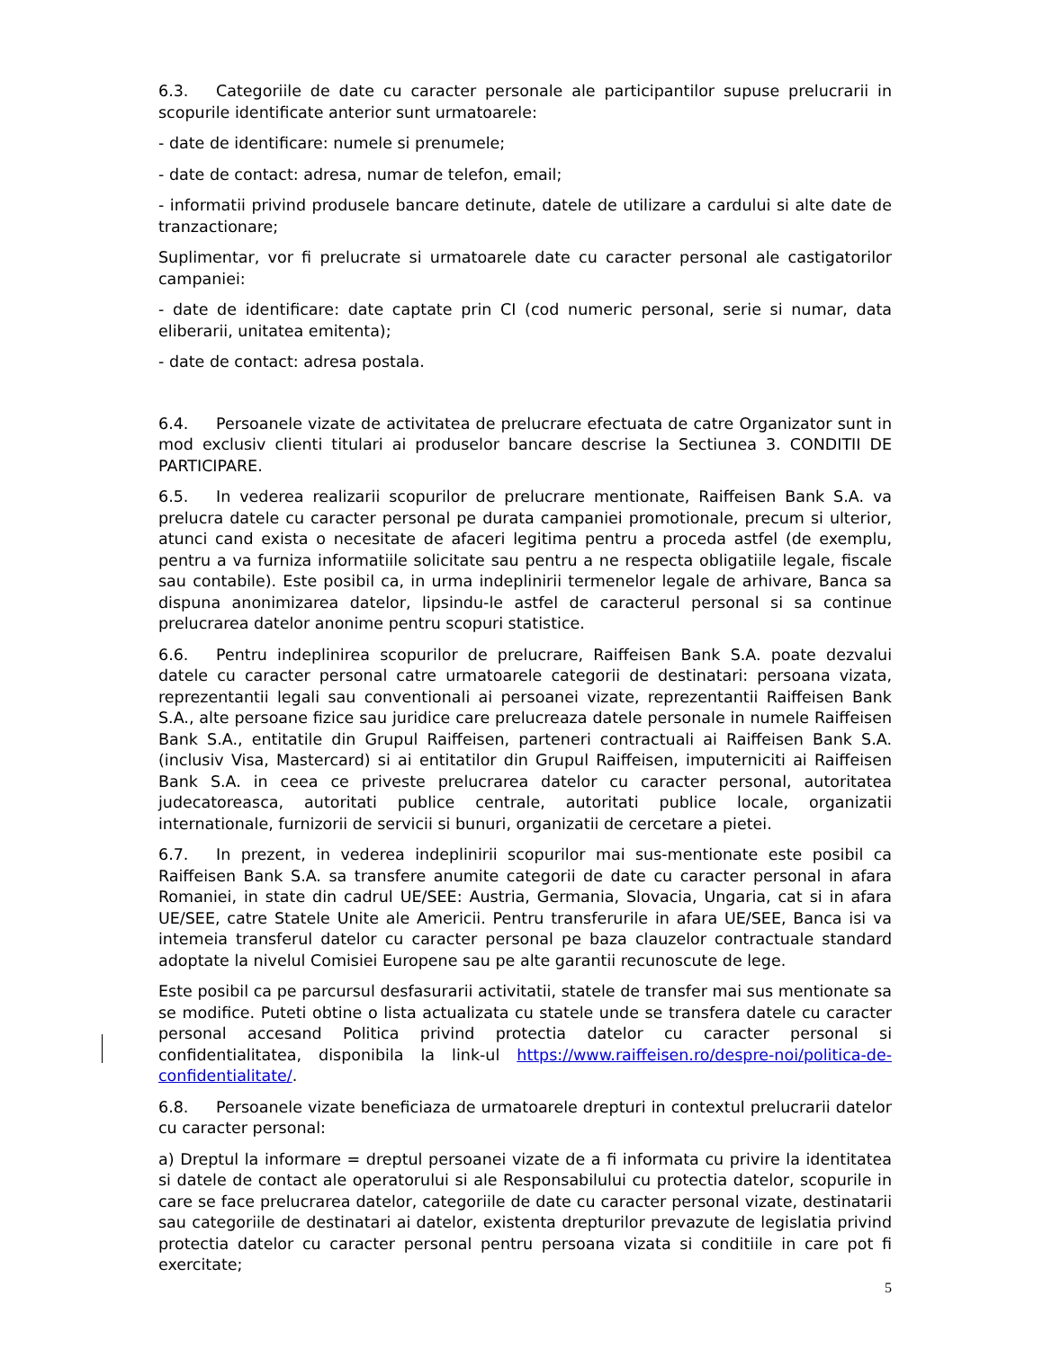6.3. Categoriile de date cu caracter personale ale participantilor supuse prelucrarii in scopurile identificate anterior sunt urmatoarele:
- date de identificare: numele si prenumele;
- date de contact: adresa, numar de telefon, email;
- informatii privind produsele bancare detinute, datele de utilizare a cardului si alte date de tranzactionare;
Suplimentar, vor fi prelucrate si urmatoarele date cu caracter personal ale castigatorilor campaniei:
- date de identificare: date captate prin CI (cod numeric personal, serie si numar, data eliberarii, unitatea emitenta);
- date de contact: adresa postala.
6.4. Persoanele vizate de activitatea de prelucrare efectuata de catre Organizator sunt in mod exclusiv clienti titulari ai produselor bancare descrise la Sectiunea 3. CONDITII DE PARTICIPARE.
6.5. In vederea realizarii scopurilor de prelucrare mentionate, Raiffeisen Bank S.A. va prelucra datele cu caracter personal pe durata campaniei promotionale, precum si ulterior, atunci cand exista o necesitate de afaceri legitima pentru a proceda astfel (de exemplu, pentru a va furniza informatiile solicitate sau pentru a ne respecta obligatiile legale, fiscale sau contabile). Este posibil ca, in urma indeplinirii termenelor legale de arhivare, Banca sa dispuna anonimizarea datelor, lipsindu-le astfel de caracterul personal si sa continue prelucrarea datelor anonime pentru scopuri statistice.
6.6. Pentru indeplinirea scopurilor de prelucrare, Raiffeisen Bank S.A. poate dezvalui datele cu caracter personal catre urmatoarele categorii de destinatari: persoana vizata, reprezentantii legali sau conventionali ai persoanei vizate, reprezentantii Raiffeisen Bank S.A., alte persoane fizice sau juridice care prelucreaza datele personale in numele Raiffeisen Bank S.A., entitatile din Grupul Raiffeisen, parteneri contractuali ai Raiffeisen Bank S.A. (inclusiv Visa, Mastercard) si ai entitatilor din Grupul Raiffeisen, imputerniciti ai Raiffeisen Bank S.A. in ceea ce priveste prelucrarea datelor cu caracter personal, autoritatea judecatoreasca, autoritati publice centrale, autoritati publice locale, organizatii internationale, furnizorii de servicii si bunuri, organizatii de cercetare a pietei.
6.7. In prezent, in vederea indeplinirii scopurilor mai sus-mentionate este posibil ca Raiffeisen Bank S.A. sa transfere anumite categorii de date cu caracter personal in afara Romaniei, in state din cadrul UE/SEE: Austria, Germania, Slovacia, Ungaria, cat si in afara UE/SEE, catre Statele Unite ale Americii. Pentru transferurile in afara UE/SEE, Banca isi va intemeia transferul datelor cu caracter personal pe baza clauzelor contractuale standard adoptate la nivelul Comisiei Europene sau pe alte garantii recunoscute de lege.
Este posibil ca pe parcursul desfasurarii activitatii, statele de transfer mai sus mentionate sa se modifice. Puteti obtine o lista actualizata cu statele unde se transfera datele cu caracter personal accesand Politica privind protectia datelor cu caracter personal si confidentialitatea, disponibila la link-ul https://www.raiffeisen.ro/despre-noi/politica-de-confidentialitate/.
6.8. Persoanele vizate beneficiaza de urmatoarele drepturi in contextul prelucrarii datelor cu caracter personal:
a) Dreptul la informare = dreptul persoanei vizate de a fi informata cu privire la identitatea si datele de contact ale operatorului si ale Responsabilului cu protectia datelor, scopurile in care se face prelucrarea datelor, categoriile de date cu caracter personal vizate, destinatarii sau categoriile de destinatari ai datelor, existenta drepturilor prevazute de legislatia privind protectia datelor cu caracter personal pentru persoana vizata si conditiile in care pot fi exercitate;
5